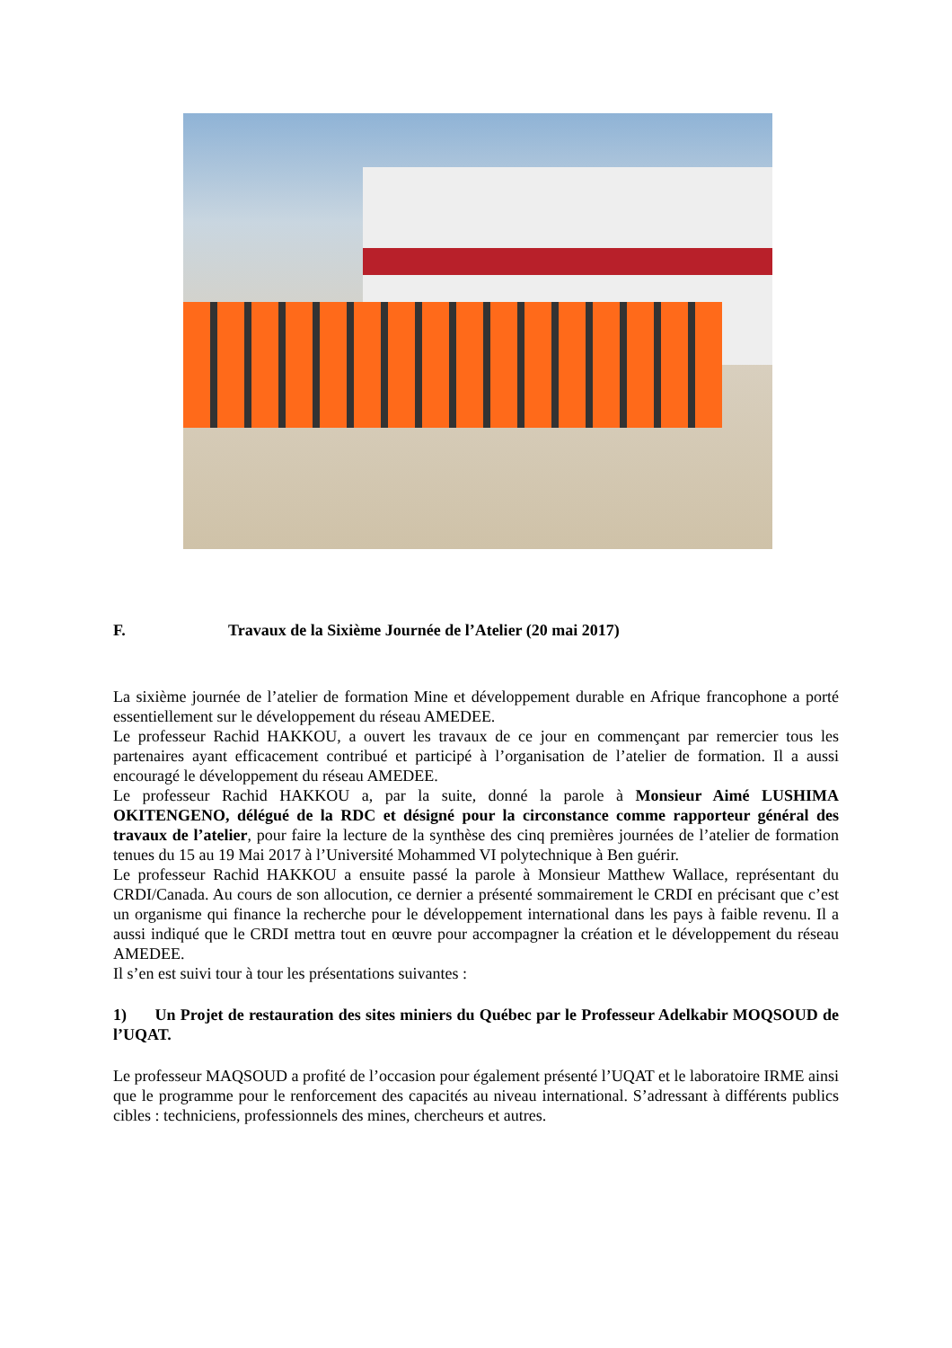F. Travaux de la Sixième Journée de l’Atelier (20 mai 2017)
La sixième journée de l’atelier de formation Mine et développement durable en Afrique francophone a porté essentiellement sur le développement du réseau AMEDEE.
Le professeur Rachid HAKKOU, a ouvert les travaux de ce jour en commençant par remercier tous les partenaires ayant efficacement contribué et participé à l’organisation de l’atelier de formation. Il a aussi encouragé le développement du réseau AMEDEE.
Le professeur Rachid HAKKOU a, par la suite, donné la parole à Monsieur Aimé LUSHIMA OKITENGENO, délégué de la RDC et désigné pour la circonstance comme rapporteur général des travaux de l’atelier, pour faire la lecture de la synthèse des cinq premières journées de l’atelier de formation tenues du 15 au 19 Mai 2017 à l’Université Mohammed VI polytechnique à Ben guérir.
Le professeur Rachid HAKKOU a ensuite passé la parole à Monsieur Matthew Wallace, représentant du CRDI/Canada. Au cours de son allocution, ce dernier a présenté sommairement le CRDI en précisant que c’est un organisme qui finance la recherche pour le développement international dans les pays à faible revenu. Il a aussi indiqué que le CRDI mettra tout en œuvre pour accompagner la création et le développement du réseau AMEDEE.
Il s’en est suivi tour à tour les présentations suivantes :
1) Un Projet de restauration des sites miniers du Québec par le Professeur Adelkabir MOQSOUD de l’UQAT.
Le professeur MAQSOUD a profité de l’occasion pour également présenté l’UQAT et le laboratoire IRME ainsi que le programme pour le renforcement des capacités au niveau international. S’adressant à différents publics cibles : techniciens, professionnels des mines, chercheurs et autres.